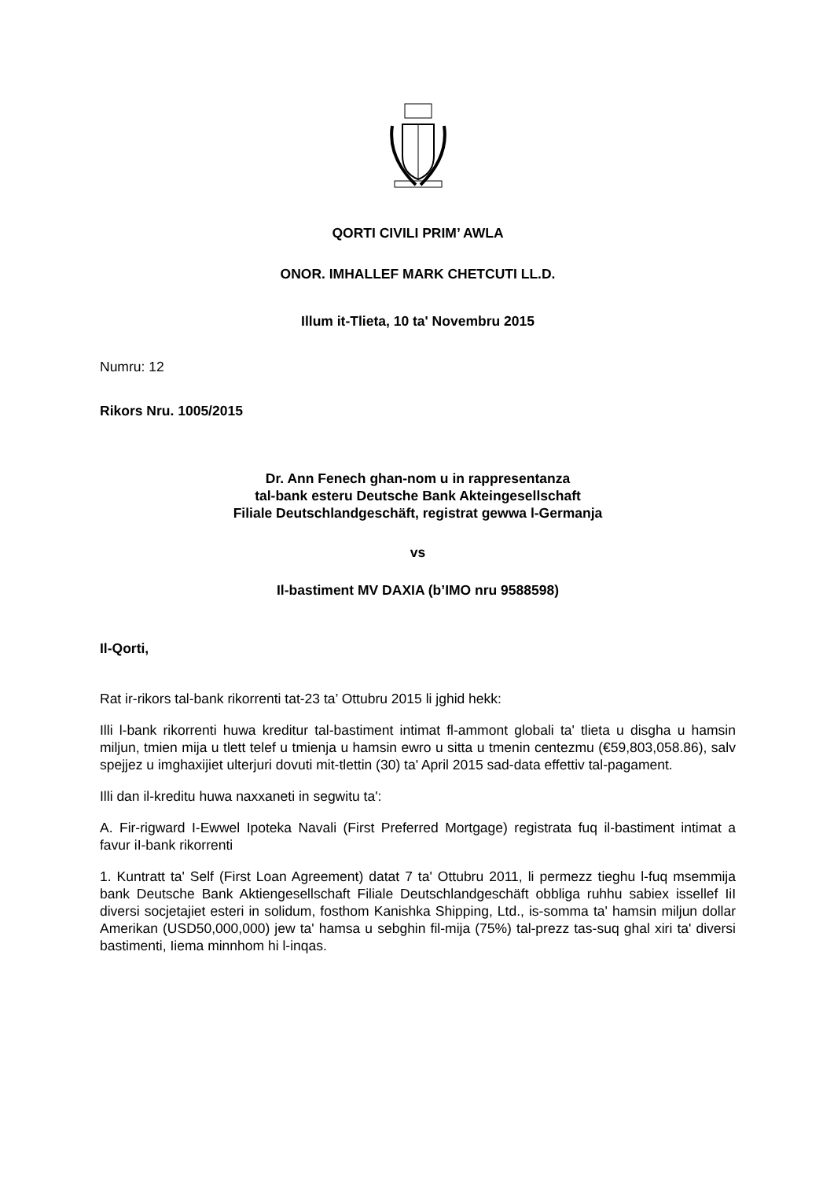QORTI CIVILI PRIM’ AWLA
ONOR. IMHALLEF MARK CHETCUTI LL.D.
Illum it-Tlieta, 10 ta' Novembru 2015
Numru: 12
Rikors Nru. 1005/2015
Dr. Ann Fenech ghan-nom u in rappresentanza
tal-bank esteru Deutsche Bank Akteingesellschaft
Filiale Deutschlandgeschäft, registrat gewwa l-Germanja
vs
Il-bastiment MV DAXIA (b’IMO nru 9588598)
Il-Qorti,
Rat ir-rikors tal-bank rikorrenti tat-23 ta’ Ottubru 2015 li jghid hekk:
Illi l-bank rikorrenti huwa kreditur tal-bastiment intimat fl-ammont globali ta' tlieta u disgha u hamsin miljun, tmien mija u tlett telef u tmienja u hamsin ewro u sitta u tmenin centezmu (€59,803,058.86), salv spejjez u imghaxijiet ulterjuri dovuti mit-tlettin (30) ta' April 2015 sad-data effettiv tal-pagament.
Illi dan il-kreditu huwa naxxaneti in segwitu ta':
A. Fir-rigward I-Ewwel Ipoteka Navali (First Preferred Mortgage) registrata fuq il-bastiment intimat a favur iI-bank rikorrenti
1. Kuntratt ta' Self (First Loan Agreement) datat 7 ta' Ottubru 2011, li permezz tieghu l-fuq msemmija bank Deutsche Bank Aktiengesellschaft Filiale Deutschlandgeschäft obbliga ruhhu sabiex issellef IiI diversi socjetajiet esteri in solidum, fosthom Kanishka Shipping, Ltd., is-somma ta' hamsin miljun dollar Amerikan (USD50,000,000) jew ta' hamsa u sebghin fil-mija (75%) tal-prezz tas-suq ghal xiri ta' diversi bastimenti, Iiema minnhom hi l-inqas.